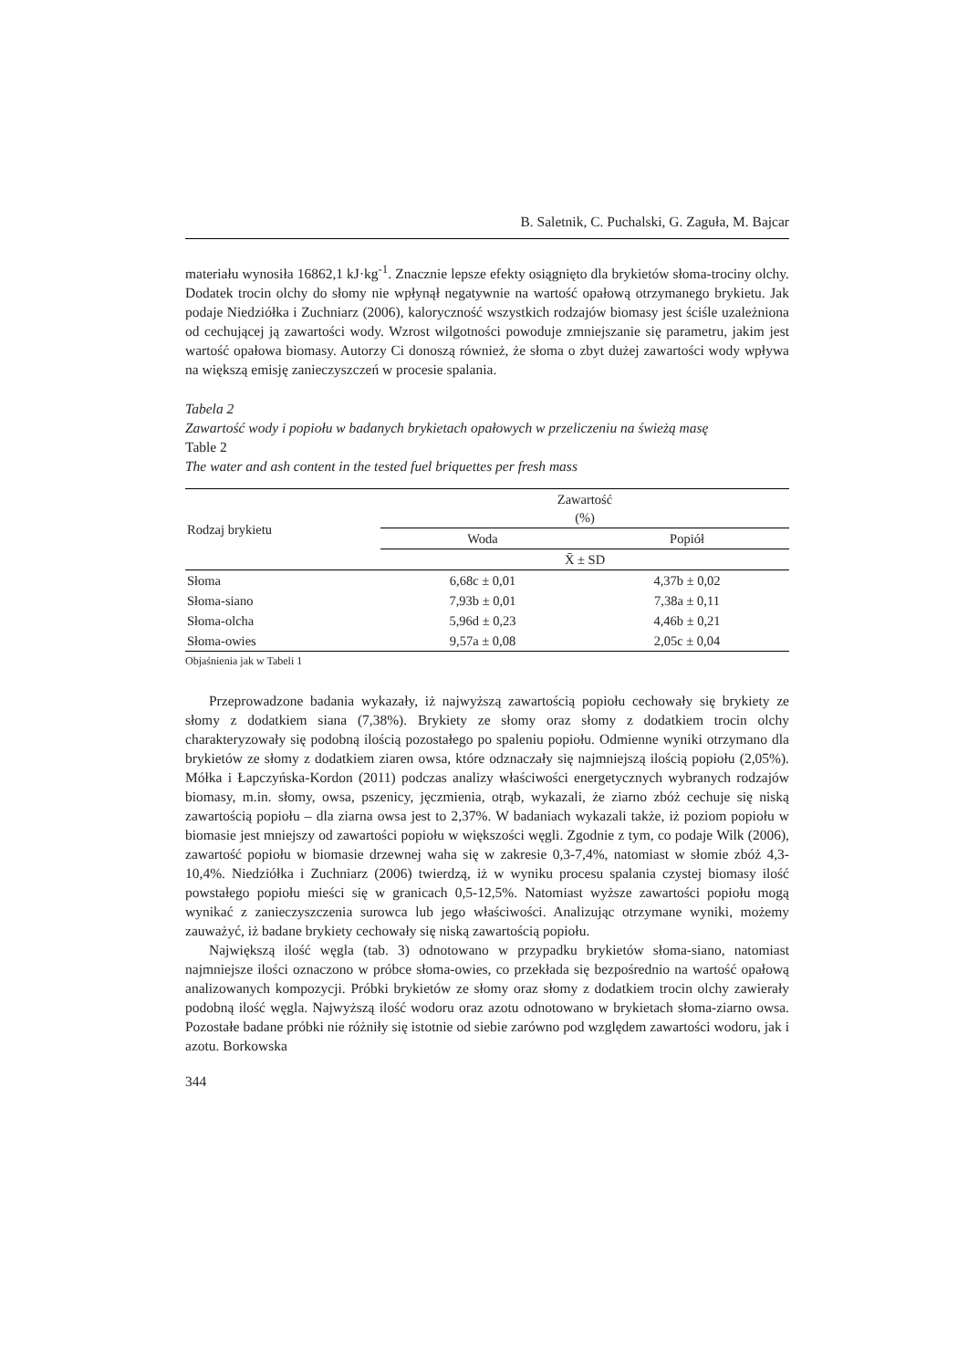B. Saletnik, C. Puchalski, G. Zaguła, M. Bajcar
materiału wynosiła 16862,1 kJ·kg<sup>-1</sup>. Znacznie lepsze efekty osiągnięto dla brykietów słoma-trociny olchy. Dodatek trocin olchy do słomy nie wpłynął negatywnie na wartość opałową otrzymanego brykietu. Jak podaje Niedziółka i Zuchniarz (2006), kaloryczność wszystkich rodzajów biomasy jest ściśle uzależniona od cechującej ją zawartości wody. Wzrost wilgotności powoduje zmniejszanie się parametru, jakim jest wartość opałowa biomasy. Autorzy Ci donoszą również, że słoma o zbyt dużej zawartości wody wpływa na większą emisję zanieczyszczeń w procesie spalania.
Tabela 2
Zawartość wody i popiołu w badanych brykietach opałowych w przeliczeniu na świeżą masę
Table 2
The water and ash content in the tested fuel briquettes per fresh mass
| Rodzaj brykietu | Zawartość (%) | |
| --- | --- | --- |
| | Woda | Popiół |
| | X̄ ± SD | |
| Słoma | 6,68c ± 0,01 | 4,37b ± 0,02 |
| Słoma-siano | 7,93b ± 0,01 | 7,38a ± 0,11 |
| Słoma-olcha | 5,96d ± 0,23 | 4,46b ± 0,21 |
| Słoma-owies | 9,57a ± 0,08 | 2,05c ± 0,04 |
Objaśnienia jak w Tabeli 1
Przeprowadzone badania wykazały, iż najwyższą zawartością popiołu cechowały się brykiety ze słomy z dodatkiem siana (7,38%). Brykiety ze słomy oraz słomy z dodatkiem trocin olchy charakteryzowały się podobną ilością pozostałego po spaleniu popiołu. Odmienne wyniki otrzymano dla brykietów ze słomy z dodatkiem ziaren owsa, które odznaczały się najmniejszą ilością popiołu (2,05%). Mółka i Łapczyńska-Kordon (2011) podczas analizy właściwości energetycznych wybranych rodzajów biomasy, m.in. słomy, owsa, pszenicy, jęczmienia, otrąb, wykazali, że ziarno zbóż cechuje się niską zawartością popiołu – dla ziarna owsa jest to 2,37%. W badaniach wykazali także, iż poziom popiołu w biomasie jest mniejszy od zawartości popiołu w większości węgli. Zgodnie z tym, co podaje Wilk (2006), zawartość popiołu w biomasie drzewnej waha się w zakresie 0,3-7,4%, natomiast w słomie zbóż 4,3-10,4%. Niedziółka i Zuchniarz (2006) twierdzą, iż w wyniku procesu spalania czystej biomasy ilość powstałego popiołu mieści się w granicach 0,5-12,5%. Natomiast wyższe zawartości popiołu mogą wynikać z zanieczyszczenia surowca lub jego właściwości. Analizując otrzymane wyniki, możemy zauważyć, iż badane brykiety cechowały się niską zawartością popiołu.
Największą ilość węgla (tab. 3) odnotowano w przypadku brykietów słoma-siano, natomiast najmniejsze ilości oznaczono w próbce słoma-owies, co przekłada się bezpośrednio na wartość opałową analizowanych kompozycji. Próbki brykietów ze słomy oraz słomy z dodatkiem trocin olchy zawierały podobną ilość węgla. Najwyższą ilość wodoru oraz azotu odnotowano w brykietach słoma-ziarno owsa. Pozostałe badane próbki nie różniły się istotnie od siebie zarówno pod względem zawartości wodoru, jak i azotu. Borkowska
344